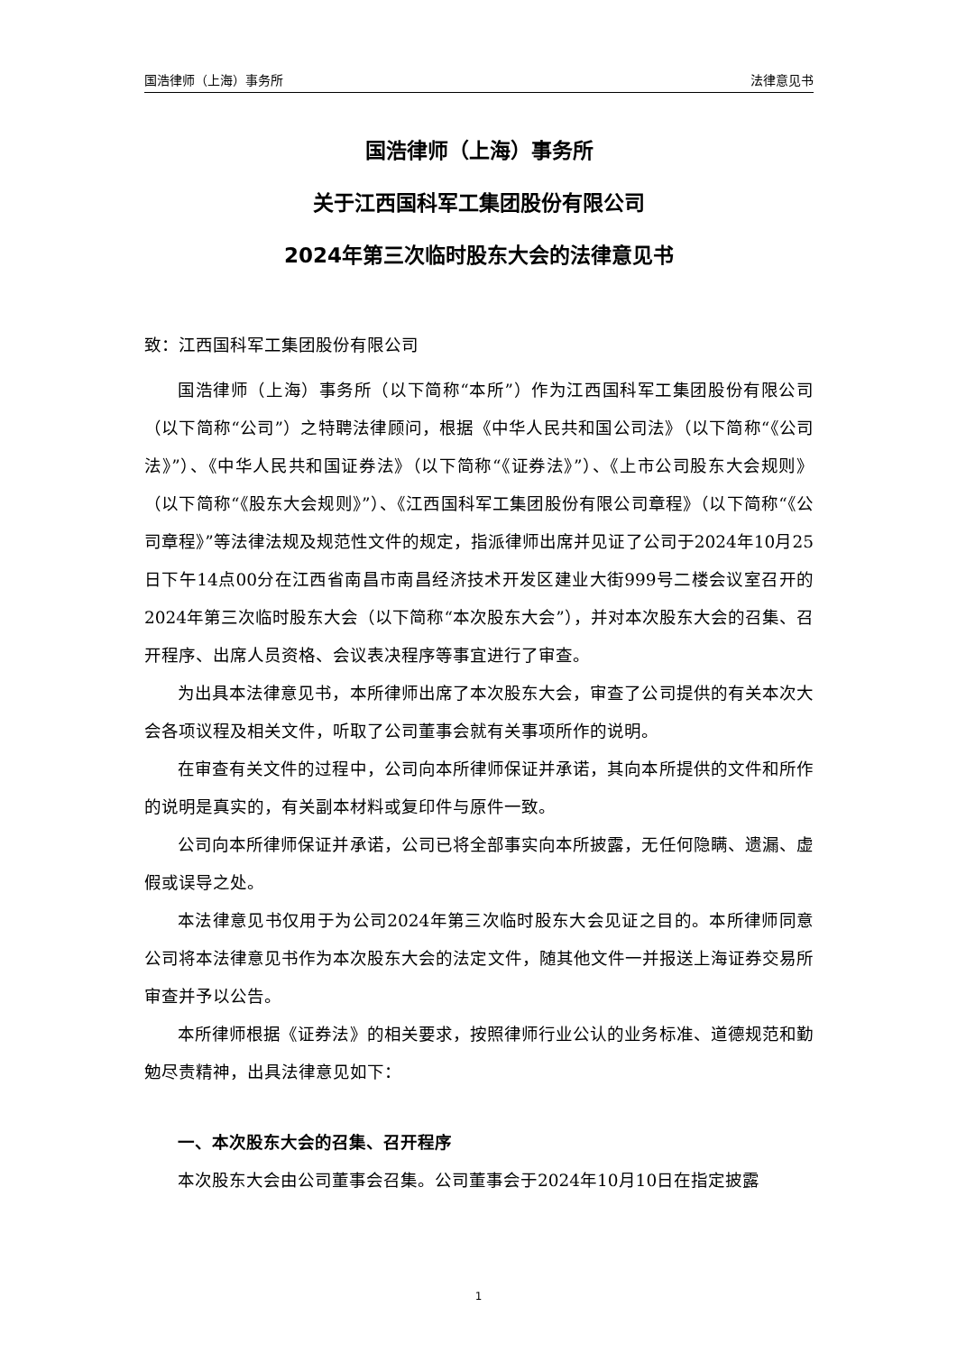国浩律师（上海）事务所 法律意见书
国浩律师（上海）事务所
关于江西国科军工集团股份有限公司
2024年第三次临时股东大会的法律意见书
致：江西国科军工集团股份有限公司
国浩律师（上海）事务所（以下简称“本所”）作为江西国科军工集团股份有限公司（以下简称“公司”）之特聘法律顾问，根据《中华人民共和国公司法》（以下简称“《公司法》”）、《中华人民共和国证券法》（以下简称“《证券法》”）、《上市公司股东大会规则》（以下简称“《股东大会规则》”）、《江西国科军工集团股份有限公司章程》（以下简称“《公司章程》”等法律法规及规范性文件的规定，指派律师出席并见证了公司于2024年10月25日下午14点00分在江西省南昌市南昌经济技术开发区建业大街999号二楼会议室召开的2024年第三次临时股东大会（以下简称“本次股东大会”），并对本次股东大会的召集、召开程序、出席人员资格、会议表决程序等事宜进行了审查。
为出具本法律意见书，本所律师出席了本次股东大会，审查了公司提供的有关本次大会各项议程及相关文件，听取了公司董事会就有关事项所作的说明。
在审查有关文件的过程中，公司向本所律师保证并承诺，其向本所提供的文件和所作的说明是真实的，有关副本材料或复印件与原件一致。
公司向本所律师保证并承诺，公司已将全部事实向本所披露，无任何隐瞒、遗漏、虚假或误导之处。
本法律意见书仅用于为公司2024年第三次临时股东大会见证之目的。本所律师同意公司将本法律意见书作为本次股东大会的法定文件，随其他文件一并报送上海证券交易所审查并予以公告。
本所律师根据《证券法》的相关要求，按照律师行业公认的业务标准、道德规范和勤勉尽责精神，出具法律意见如下：
一、本次股东大会的召集、召开程序
本次股东大会由公司董事会召集。公司董事会于2024年10月10日在指定披露
1